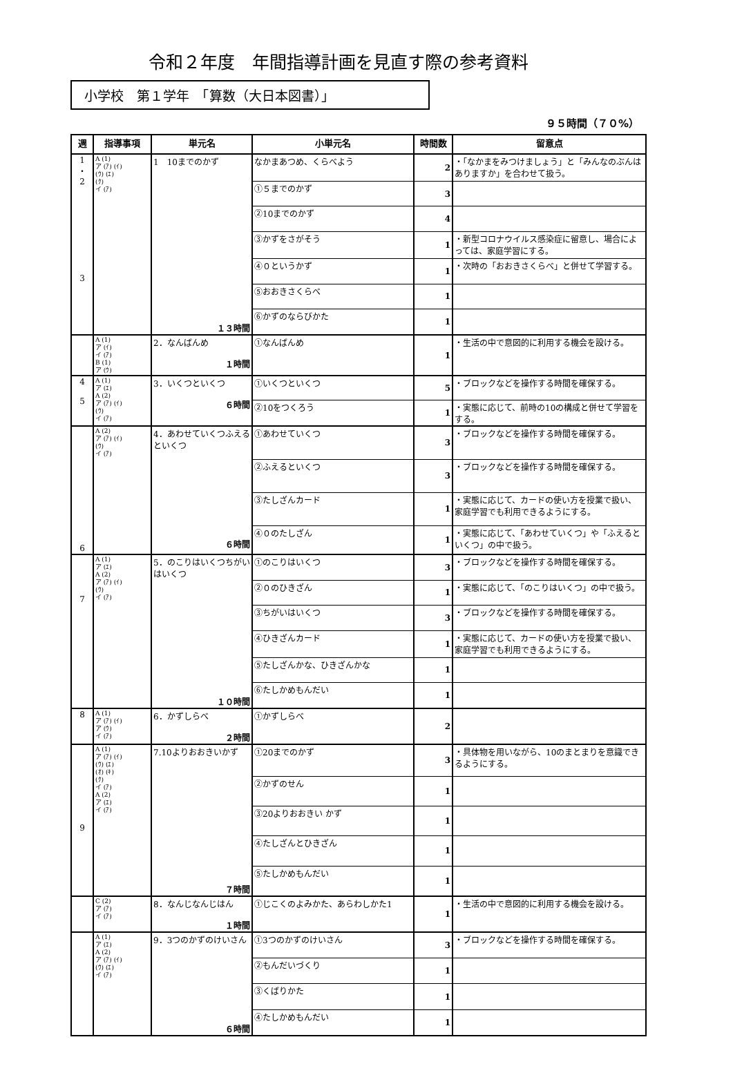令和２年度　年間指導計画を見直す際の参考資料
小学校　第１学年　「算数（大日本図書）」
９５時間（７０%）
| 週 | 指導事項 | 単元名 | 小単元名 | 時間数 | 留意点 |
| --- | --- | --- | --- | --- | --- |
| 1 ・ 2 3 | A (1) ア (ｱ) (ｲ) (ｳ) (ｴ) (ｸ) イ (ｱ) | 1 10までのかず １３時間 | なかまあつめ、くらべよう | 2 | ・「なかまをみつけましょう」と「みんなのぶんはありますか」を合わせて扱う。 |
| | | | ①５までのかず | 3 | |
| | | | ②10までのかず | 4 | |
| | | | ③かずをさがそう | 1 | ・新型コロナウイルス感染症に留意し、場合によっては、家庭学習にする。 |
| | | | ④０というかず | 1 | ・次時の「おおきさくらべ」と併せて学習する。 |
| | | | ⑤おおきさくらべ | 1 | |
| | | | ⑥かずのならびかた | 1 | |
| | A (1) ア (ｲ) イ (ｱ) B (1) ア (ｳ) | 2．なんばんめ １時間 | ①なんばんめ | 1 | ・生活の中で意図的に利用する機会を設ける。 |
| 4 5 | A (1) ア (ｴ) A (2) ア (ｱ) (ｲ) (ｳ) イ (ｱ) | 3．いくつといくつ ６時間 | ①いくつといくつ | 5 | ・ブロックなどを操作する時間を確保する。 |
| | | | ②10をつくろう | 1 | ・実態に応じて、前時の10の構成と併せて学習をする。 |
| 6 | A (2) ア (ｱ) (ｲ) (ｳ) イ (ｱ) | 4．あわせていくつふえるといくつ ６時間 | ①あわせていくつ | 3 | ・ブロックなどを操作する時間を確保する。 |
| | | | ②ふえるといくつ | 3 | ・ブロックなどを操作する時間を確保する。 |
| | | | ③たしざんカード | 1 | ・実態に応じて、カードの使い方を授業で扱い、家庭学習でも利用できるようにする。 |
| | | | ④０のたしざん | 1 | ・実態に応じて、「あわせていくつ」や「ふえるといくつ」の中で扱う。 |
| 7 | A (1) ア (ｴ) A (2) ア (ｱ) (ｲ) (ｳ) イ (ｱ) | 5．のこりはいくつちがいはいくつ １０時間 | ①のこりはいくつ | 3 | ・ブロックなどを操作する時間を確保する。 |
| | | | ②０のひきざん | 1 | ・実態に応じて、「のこりはいくつ」の中で扱う。 |
| | | | ③ちがいはいくつ | 3 | ・ブロックなどを操作する時間を確保する。 |
| | | | ④ひきざんカード | 1 | ・実態に応じて、カードの使い方を授業で扱い、家庭学習でも利用できるようにする。 |
| | | | ⑤たしざんかな、ひきざんかな | 1 | |
| | | | ⑥たしかめもんだい | 1 | |
| 8 | A (1) ア (ｱ) (ｲ) ア (ｳ) イ (ｱ) | 6．かずしらべ ２時間 | ①かずしらべ | 2 | |
| 9 | A (1) ア (ｱ) (ｲ) (ｳ) (ｴ) (ｵ) (ｷ) (ｸ) イ (ｱ) A (2) ア (ｴ) イ (ｱ) | 7.10よりおおきいかず ７時間 | ①20までのかず | 3 | ・具体物を用いながら、10のまとまりを意識できるようにする。 |
| | | | ②かずのせん | 1 | |
| | | | ③20よりおおきい かず | 1 | |
| | | | ④たしざんとひきざん | 1 | |
| | | | ⑤たしかめもんだい | 1 | |
| | C (2) ア (ｱ) イ (ｱ) | 8．なんじなんじはん １時間 | ①じこくのよみかた、あらわしかた1 | 1 | ・生活の中で意図的に利用する機会を設ける。 |
| | A (1) ア (ｴ) A (2) ア (ｱ) (ｲ) (ｳ) (ｴ) イ (ｱ) | 9．3つのかずのけいさん ６時間 | ①3つのかずのけいさん | 3 | ・ブロックなどを操作する時間を確保する。 |
| | | | ②もんだいづくり | 1 | |
| | | | ③くばりかた | 1 | |
| | | | ④たしかめもんだい | 1 | |